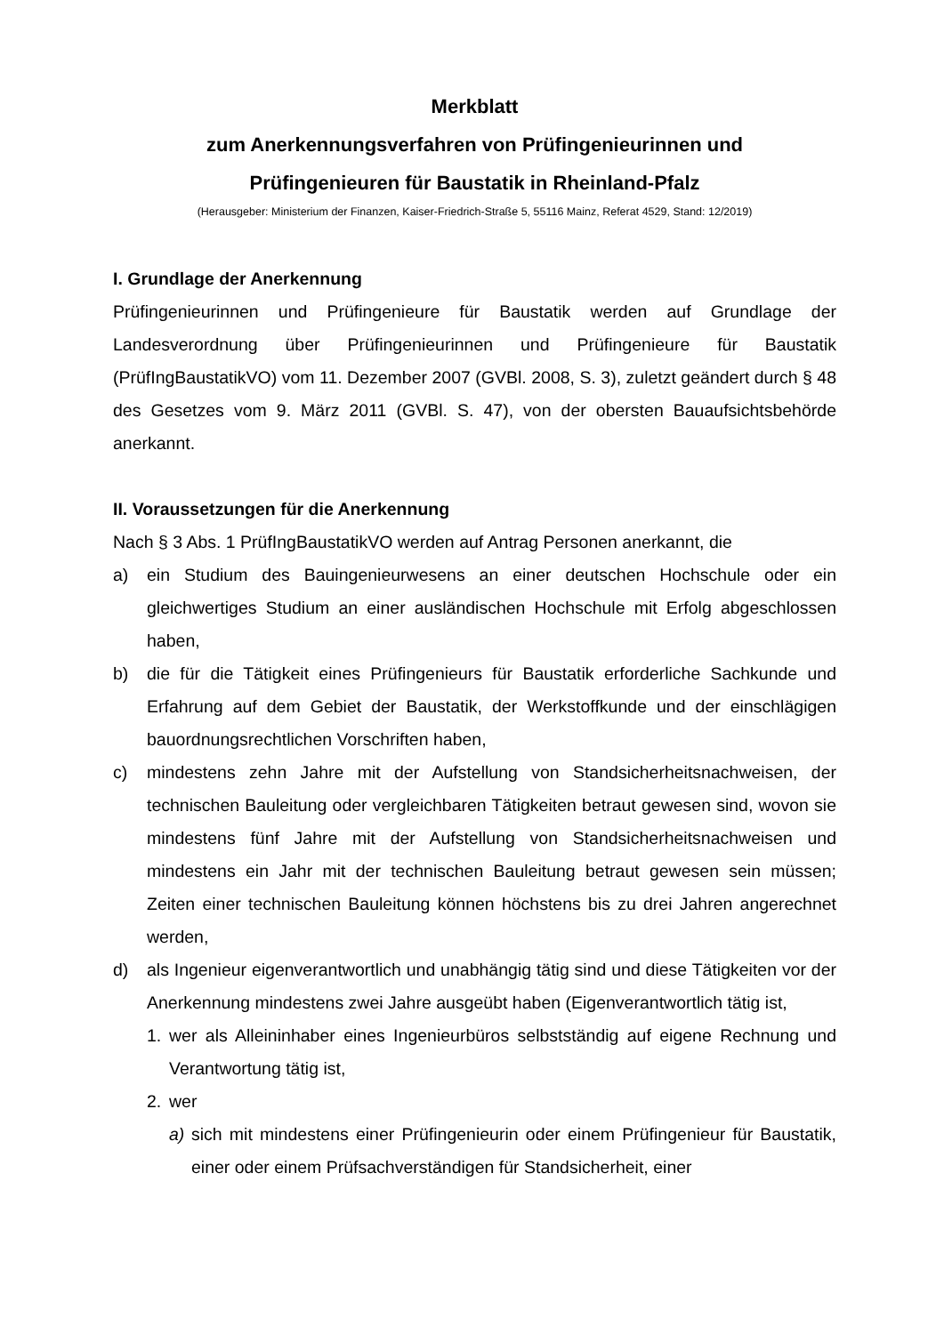Merkblatt
zum Anerkennungsverfahren von Prüfingenieurinnen und
Prüfingenieuren für Baustatik in Rheinland-Pfalz
(Herausgeber: Ministerium der Finanzen, Kaiser-Friedrich-Straße 5, 55116 Mainz, Referat 4529, Stand: 12/2019)
I. Grundlage der Anerkennung
Prüfingenieurinnen und Prüfingenieure für Baustatik werden auf Grundlage der Landesverordnung über Prüfingenieurinnen und Prüfingenieure für Baustatik (PrüfIngBaustatikVO) vom 11. Dezember 2007 (GVBl. 2008, S. 3), zuletzt geändert durch § 48 des Gesetzes vom 9. März 2011 (GVBl. S. 47), von der obersten Bauaufsichtsbehörde anerkannt.
II. Voraussetzungen für die Anerkennung
Nach § 3 Abs. 1 PrüfIngBaustatikVO werden auf Antrag Personen anerkannt, die
a) ein Studium des Bauingenieurwesens an einer deutschen Hochschule oder ein gleichwertiges Studium an einer ausländischen Hochschule mit Erfolg abgeschlossen haben,
b) die für die Tätigkeit eines Prüfingenieurs für Baustatik erforderliche Sachkunde und Erfahrung auf dem Gebiet der Baustatik, der Werkstoffkunde und der einschlägigen bauordnungsrechtlichen Vorschriften haben,
c) mindestens zehn Jahre mit der Aufstellung von Standsicherheitsnachweisen, der technischen Bauleitung oder vergleichbaren Tätigkeiten betraut gewesen sind, wovon sie mindestens fünf Jahre mit der Aufstellung von Standsicherheitsnachweisen und mindestens ein Jahr mit der technischen Bauleitung betraut gewesen sein müssen; Zeiten einer technischen Bauleitung können höchstens bis zu drei Jahren angerechnet werden,
d) als Ingenieur eigenverantwortlich und unabhängig tätig sind und diese Tätigkeiten vor der Anerkennung mindestens zwei Jahre ausgeübt haben (Eigenverantwortlich tätig ist,
1. wer als Alleininhaber eines Ingenieurbüros selbstständig auf eigene Rechnung und Verantwortung tätig ist,
2. wer
a) sich mit mindestens einer Prüfingenieurin oder einem Prüfingenieur für Baustatik, einer oder einem Prüfsachverständigen für Standsicherheit, einer